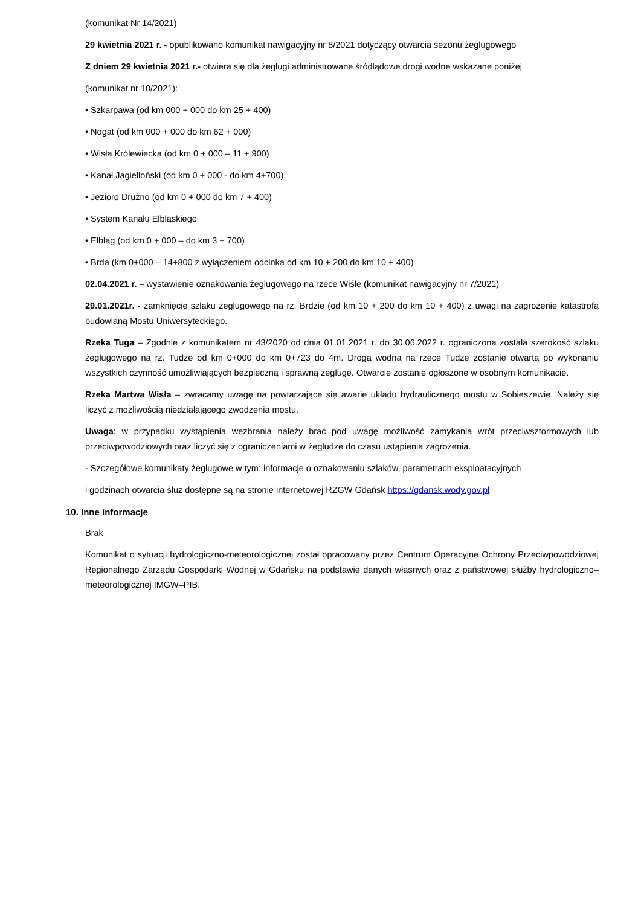(komunikat Nr 14/2021)
29 kwietnia 2021 r. - opublikowano komunikat nawigacyjny nr 8/2021 dotyczący otwarcia sezonu żeglugowego
Z dniem 29 kwietnia 2021 r.- otwiera się dla żeglugi administrowane śródlądowe drogi wodne wskazane poniżej
(komunikat nr 10/2021):
• Szkarpawa (od km 000 + 000 do km 25 + 400)
• Nogat (od km 000 + 000 do km 62 + 000)
• Wisła Królewiecka (od km 0 + 000 – 11 + 900)
• Kanał Jagielloński (od km 0 + 000 - do km 4+700)
• Jezioro Drużno (od km 0 + 000 do km 7 + 400)
• System Kanału Elbląskiego
• Elbląg (od km 0 + 000 – do km 3 + 700)
• Brda (km 0+000 – 14+800 z wyłączeniem odcinka od km 10 + 200 do km 10 + 400)
02.04.2021 r. – wystawienie oznakowania żeglugowego na rzece Wiśle (komunikat nawigacyjny nr 7/2021)
29.01.2021r. - zamknięcie szlaku żeglugowego na rz. Brdzie (od km 10 + 200 do km 10 + 400) z uwagi na zagrożenie katastrofą budowlaną Mostu Uniwersyteckiego.
Rzeka Tuga – Zgodnie z komunikatem nr 43/2020 od dnia 01.01.2021 r. do 30.06.2022 r. ograniczona została szerokość szlaku żeglugowego na rz. Tudze od km 0+000 do km 0+723 do 4m. Droga wodna na rzece Tudze zostanie otwarta po wykonaniu wszystkich czynność umożliwiających bezpieczną i sprawną żeglugę. Otwarcie zostanie ogłoszone w osobnym komunikacie.
Rzeka Martwa Wisła – zwracamy uwagę na powtarzające się awarie układu hydraulicznego mostu w Sobieszewie. Należy się liczyć z możliwością niedziałającego zwodzenia mostu.
Uwaga: w przypadku wystąpienia wezbrania należy brać pod uwagę możliwość zamykania wrót przeciwsztormowych lub przeciwpowodziowych oraz liczyć się z ograniczeniami w żegludze do czasu ustąpienia zagrożenia.
- Szczegółowe komunikaty żeglugowe w tym: informacje o oznakowaniu szlaków, parametrach eksploatacyjnych
i godzinach otwarcia śluz dostępne są na stronie internetowej RZGW Gdańsk https://gdansk.wody.gov.pl
10. Inne informacje
Brak
Komunikat o sytuacji hydrologiczno-meteorologicznej został opracowany przez Centrum Operacyjne Ochrony Przeciwpowodziowej Regionalnego Zarządu Gospodarki Wodnej w Gdańsku na podstawie danych własnych oraz z państwowej służby hydrologiczno–meteorologicznej IMGW–PIB.